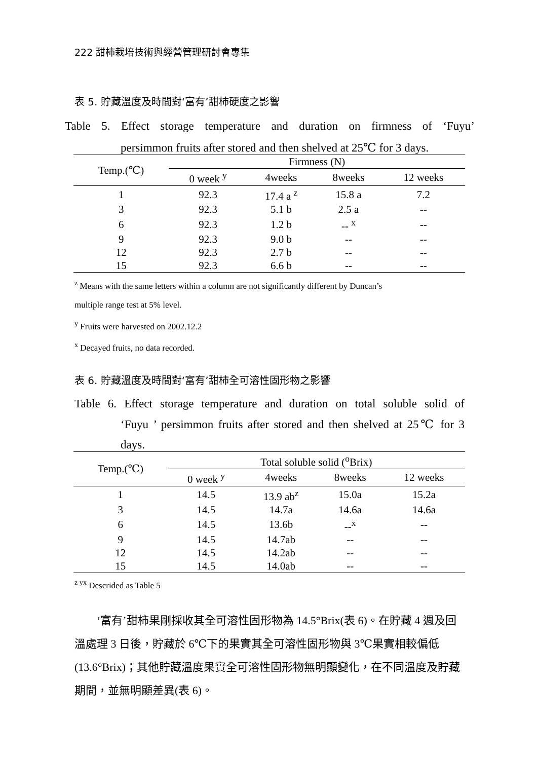222 甜柿栽培技術與經營管理研討會專集
表 5. 貯藏溫度及時間對‘富有’甜柿硬度之影響
Table 5. Effect storage temperature and duration on firmness of ‘Fuyu’
persimmon fruits after stored and then shelved at 25℃ for 3 days.
| Temp.(℃) | Firmness (N) | | | |
| --- | --- | --- | --- | --- |
| | 0 week <sup>y</sup> | 4weeks | 8weeks | 12 weeks |
| 1 | 92.3 | 17.4 a <sup>z</sup> | 15.8 a | 7.2 |
| 3 | 92.3 | 5.1 b | 2.5 a | -- |
| 6 | 92.3 | 1.2 b | -- <sup>x</sup> | -- |
| 9 | 92.3 | 9.0 b | -- | -- |
| 12 | 92.3 | 2.7 b | -- | -- |
| 15 | 92.3 | 6.6 b | -- | -- |
<sup>z</sup> Means with the same letters within a column are not significantly different by Duncan’s
multiple range test at 5% level.
<sup>y</sup> Fruits were harvested on 2002.12.2
<sup>x</sup> Decayed fruits, no data recorded.
表 6. 貯藏溫度及時間對‘富有’甜柿全可溶性固形物之影響
Table 6. Effect storage temperature and duration on total soluble solid of
‘Fuyu ’ persimmon fruits after stored and then shelved at 25℃ for 3
days.
| Temp.(℃) | Total soluble solid (<sup>o</sup>Brix) | | | |
| --- | --- | --- | --- | --- |
| | 0 week <sup>y</sup> | 4weeks | 8weeks | 12 weeks |
| 1 | 14.5 | 13.9 ab<sup>z</sup> | 15.0a | 15.2a |
| 3 | 14.5 | 14.7a | 14.6a | 14.6a |
| 6 | 14.5 | 13.6b | --<sup>x</sup> | -- |
| 9 | 14.5 | 14.7ab | -- | -- |
| 12 | 14.5 | 14.2ab | -- | -- |
| 15 | 14.5 | 14.0ab | -- | -- |
<sup>z yx</sup> Descrided as Table 5
‘富有’甜柿果剛採收其全可溶性固形物為 14.5°Brix(表 6)。在貯藏 4 週及回溫處理 3 日後，貯藏於 6℃下的果實其全可溶性固形物與 3℃果實相較偏低(13.6°Brix)；其他貯藏溫度果實全可溶性固形物無明顯變化，在不同溫度及貯藏期間，並無明顯差異(表 6)。